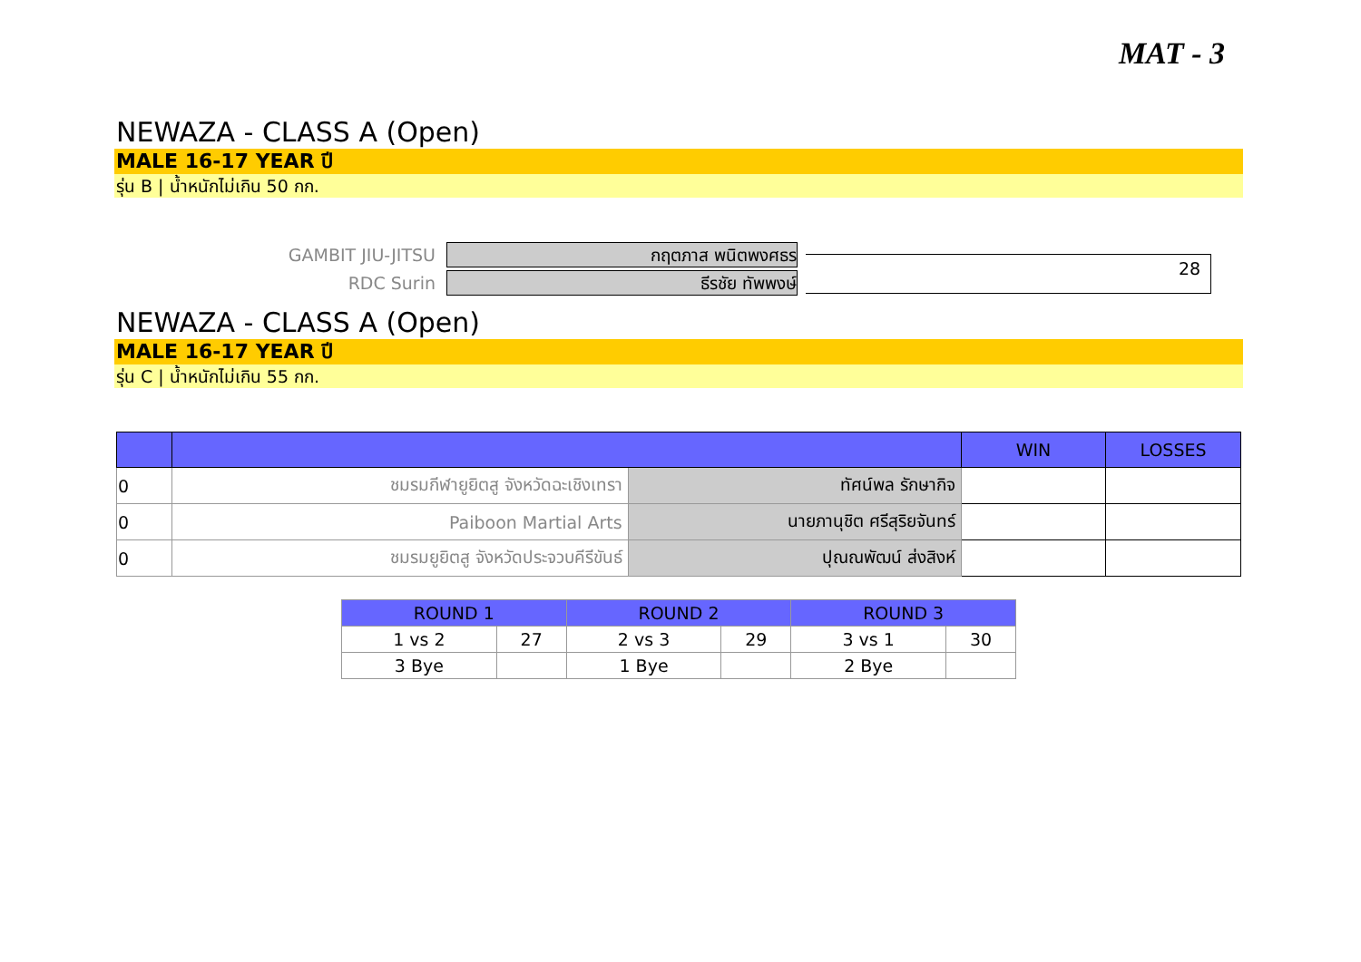MAT - 3
NEWAZA - CLASS A (Open)
MALE 16-17 YEAR ปี
รุ่น B | น้ำหนักไม่เกิน 50 กก.
GAMBIT JIU-JITSU
กฤตภาส พนิตพงศธร
RDC Surin
ธีรชัย ทัพพงษ์
28
NEWAZA - CLASS A (Open)
MALE 16-17 YEAR ปี
รุ่น C | น้ำหนักไม่เกิน 55 กก.
| | | | WIN | LOSSES |
| --- | --- | --- | --- | --- |
| 0 | ชมรมกีฬายูยิตสู จังหวัดฉะเชิงเทรา | ทัศน์พล รักษากิจ | | |
| 0 | Paiboon Martial Arts | นายภานุชิต ศรีสุริยจันทร์ | | |
| 0 | ชมรมยูยิตสู จังหวัดประจวบคีรีขันธ์ | ปุณณพัฒน์ ส่งสิงห์ | | |
| ROUND 1 | | ROUND 2 | | ROUND 3 | |
| --- | --- | --- | --- | --- | --- |
| 1 vs 2 | 27 | 2 vs 3 | 29 | 3 vs 1 | 30 |
| 3 Bye | | 1 Bye | | 2 Bye | |